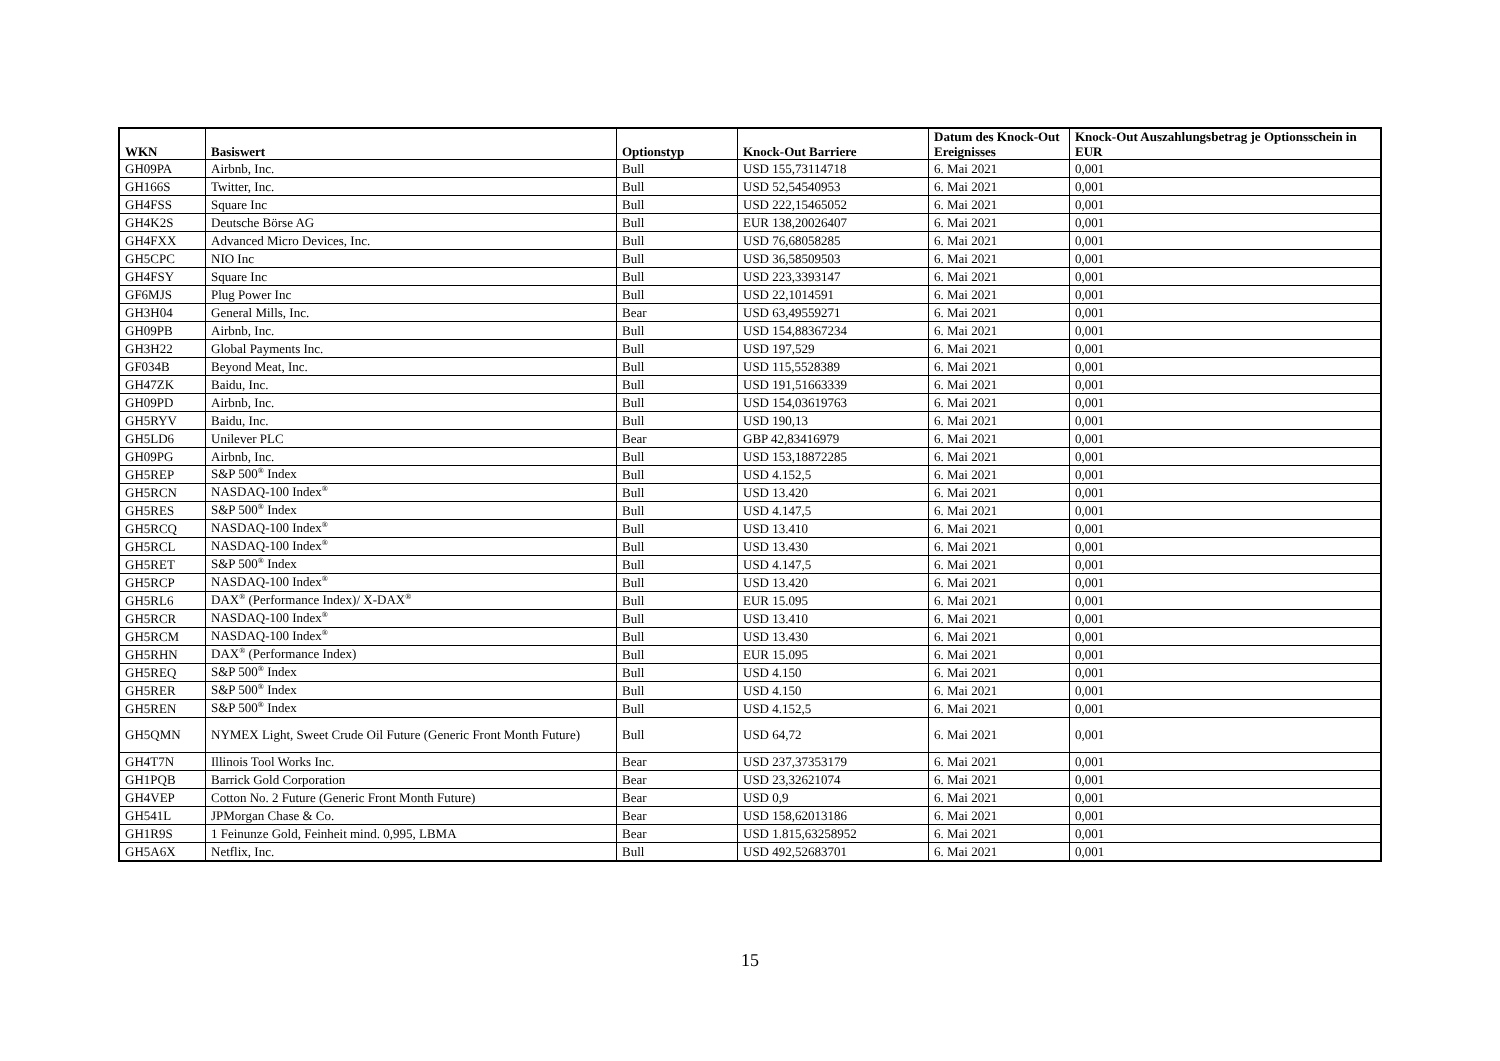| WKN | Basiswert | Optionstyp | Knock-Out Barriere | Datum des Knock-Out Ereignisses | Knock-Out Auszahlungsbetrag je Optionsschein in EUR |
| --- | --- | --- | --- | --- | --- |
| GH09PA | Airbnb, Inc. | Bull | USD 155,73114718 | 6. Mai 2021 | 0,001 |
| GH166S | Twitter, Inc. | Bull | USD 52,54540953 | 6. Mai 2021 | 0,001 |
| GH4FSS | Square Inc | Bull | USD 222,15465052 | 6. Mai 2021 | 0,001 |
| GH4K2S | Deutsche Börse AG | Bull | EUR 138,20026407 | 6. Mai 2021 | 0,001 |
| GH4FXX | Advanced Micro Devices, Inc. | Bull | USD 76,68058285 | 6. Mai 2021 | 0,001 |
| GH5CPC | NIO Inc | Bull | USD 36,58509503 | 6. Mai 2021 | 0,001 |
| GH4FSY | Square Inc | Bull | USD 223,3393147 | 6. Mai 2021 | 0,001 |
| GF6MJS | Plug Power Inc | Bull | USD 22,1014591 | 6. Mai 2021 | 0,001 |
| GH3H04 | General Mills, Inc. | Bear | USD 63,49559271 | 6. Mai 2021 | 0,001 |
| GH09PB | Airbnb, Inc. | Bull | USD 154,88367234 | 6. Mai 2021 | 0,001 |
| GH3H22 | Global Payments Inc. | Bull | USD 197,529 | 6. Mai 2021 | 0,001 |
| GF034B | Beyond Meat, Inc. | Bull | USD 115,5528389 | 6. Mai 2021 | 0,001 |
| GH47ZK | Baidu, Inc. | Bull | USD 191,51663339 | 6. Mai 2021 | 0,001 |
| GH09PD | Airbnb, Inc. | Bull | USD 154,03619763 | 6. Mai 2021 | 0,001 |
| GH5RYV | Baidu, Inc. | Bull | USD 190,13 | 6. Mai 2021 | 0,001 |
| GH5LD6 | Unilever PLC | Bear | GBP 42,83416979 | 6. Mai 2021 | 0,001 |
| GH09PG | Airbnb, Inc. | Bull | USD 153,18872285 | 6. Mai 2021 | 0,001 |
| GH5REP | S&P 500<sup>®</sup> Index | Bull | USD 4.152,5 | 6. Mai 2021 | 0,001 |
| GH5RCN | NASDAQ-100 Index<sup>®</sup> | Bull | USD 13.420 | 6. Mai 2021 | 0,001 |
| GH5RES | S&P 500<sup>®</sup> Index | Bull | USD 4.147,5 | 6. Mai 2021 | 0,001 |
| GH5RCQ | NASDAQ-100 Index<sup>®</sup> | Bull | USD 13.410 | 6. Mai 2021 | 0,001 |
| GH5RCL | NASDAQ-100 Index<sup>®</sup> | Bull | USD 13.430 | 6. Mai 2021 | 0,001 |
| GH5RET | S&P 500<sup>®</sup> Index | Bull | USD 4.147,5 | 6. Mai 2021 | 0,001 |
| GH5RCP | NASDAQ-100 Index<sup>®</sup> | Bull | USD 13.420 | 6. Mai 2021 | 0,001 |
| GH5RL6 | DAX<sup>®</sup> (Performance Index)/ X-DAX<sup>®</sup> | Bull | EUR 15.095 | 6. Mai 2021 | 0,001 |
| GH5RCR | NASDAQ-100 Index<sup>®</sup> | Bull | USD 13.410 | 6. Mai 2021 | 0,001 |
| GH5RCM | NASDAQ-100 Index<sup>®</sup> | Bull | USD 13.430 | 6. Mai 2021 | 0,001 |
| GH5RHN | DAX<sup>®</sup> (Performance Index) | Bull | EUR 15.095 | 6. Mai 2021 | 0,001 |
| GH5REQ | S&P 500<sup>®</sup> Index | Bull | USD 4.150 | 6. Mai 2021 | 0,001 |
| GH5RER | S&P 500<sup>®</sup> Index | Bull | USD 4.150 | 6. Mai 2021 | 0,001 |
| GH5REN | S&P 500<sup>®</sup> Index | Bull | USD 4.152,5 | 6. Mai 2021 | 0,001 |
| GH5QMN | NYMEX Light, Sweet Crude Oil Future (Generic Front Month Future) | Bull | USD 64,72 | 6. Mai 2021 | 0,001 |
| GH4T7N | Illinois Tool Works Inc. | Bear | USD 237,37353179 | 6. Mai 2021 | 0,001 |
| GH1PQB | Barrick Gold Corporation | Bear | USD 23,32621074 | 6. Mai 2021 | 0,001 |
| GH4VEP | Cotton No. 2 Future (Generic Front Month Future) | Bear | USD 0,9 | 6. Mai 2021 | 0,001 |
| GH541L | JPMorgan Chase & Co. | Bear | USD 158,62013186 | 6. Mai 2021 | 0,001 |
| GH1R9S | 1 Feinunze Gold, Feinheit mind. 0,995, LBMA | Bear | USD 1.815,63258952 | 6. Mai 2021 | 0,001 |
| GH5A6X | Netflix, Inc. | Bull | USD 492,52683701 | 6. Mai 2021 | 0,001 |
15